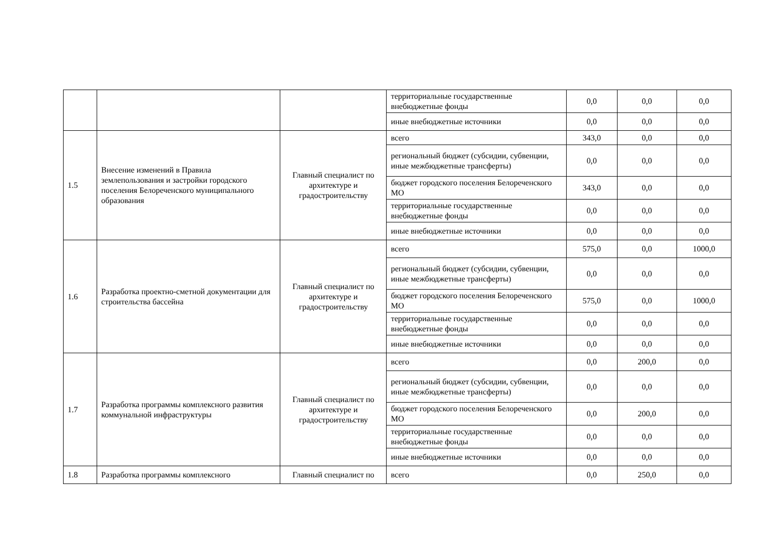| | | | территориальные государственные внебюджетные фонды | 0,0 | 0,0 | 0,0 |
| | | | иные внебюджетные источники | 0,0 | 0,0 | 0,0 |
| 1.5 | Внесение изменений в Правила землепользования и застройки городского поселения Белореченского муниципального образования | Главный специалист по архитектуре и градостроительству | всего | 343,0 | 0,0 | 0,0 |
| | | | региональный бюджет (субсидии, субвенции, иные межбюджетные трансферты) | 0,0 | 0,0 | 0,0 |
| | | | бюджет городского поселения Белореченского МО | 343,0 | 0,0 | 0,0 |
| | | | территориальные государственные внебюджетные фонды | 0,0 | 0,0 | 0,0 |
| | | | иные внебюджетные источники | 0,0 | 0,0 | 0,0 |
| 1.6 | Разработка проектно-сметной документации для строительства бассейна | Главный специалист по архитектуре и градостроительству | всего | 575,0 | 0,0 | 1000,0 |
| | | | региональный бюджет (субсидии, субвенции, иные межбюджетные трансферты) | 0,0 | 0,0 | 0,0 |
| | | | бюджет городского поселения Белореченского МО | 575,0 | 0,0 | 1000,0 |
| | | | территориальные государственные внебюджетные фонды | 0,0 | 0,0 | 0,0 |
| | | | иные внебюджетные источники | 0,0 | 0,0 | 0,0 |
| 1.7 | Разработка программы комплексного развития коммунальной инфраструктуры | Главный специалист по архитектуре и градостроительству | всего | 0,0 | 200,0 | 0,0 |
| | | | региональный бюджет (субсидии, субвенции, иные межбюджетные трансферты) | 0,0 | 0,0 | 0,0 |
| | | | бюджет городского поселения Белореченского МО | 0,0 | 200,0 | 0,0 |
| | | | территориальные государственные внебюджетные фонды | 0,0 | 0,0 | 0,0 |
| | | | иные внебюджетные источники | 0,0 | 0,0 | 0,0 |
| 1.8 | Разработка программы комплексного | Главный специалист по | всего | 0,0 | 250,0 | 0,0 |